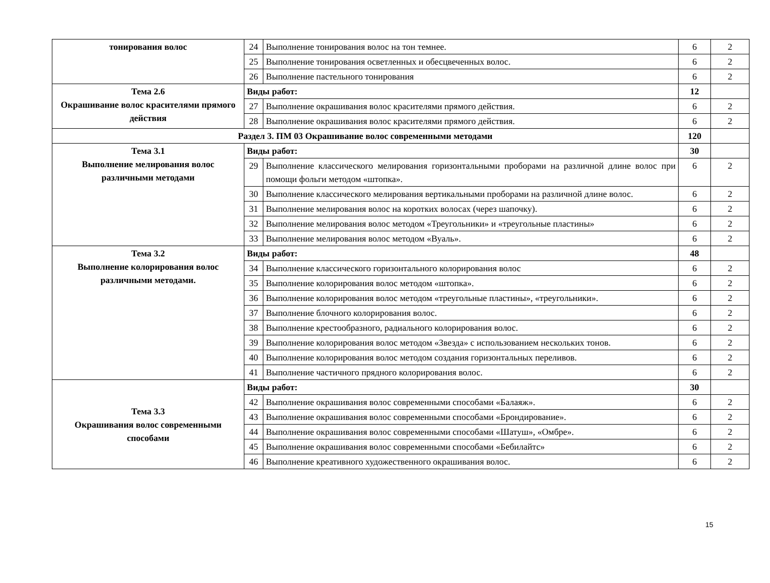| тонирования волос | 24 | Выполнение тонирования волос на тон темнее. | 6 | 2 |
| | 25 | Выполнение тонирования осветленных и обесцвеченных волос. | 6 | 2 |
| | 26 | Выполнение пастельного тонирования | 6 | 2 |
| Тема 2.6 Окрашивание волос красителями прямого действия | Виды работ: | | 12 | |
| | 27 | Выполнение окрашивания волос красителями прямого действия. | 6 | 2 |
| | 28 | Выполнение окрашивания волос красителями прямого действия. | 6 | 2 |
| Раздел 3. ПМ 03 Окрашивание волос современными методами | | | 120 | |
| Тема 3.1 Выполнение мелирования волос различными методами | Виды работ: | | 30 | |
| | 29 | Выполнение классического мелирования горизонтальными проборами на различной длине волос при помощи фольги методом «штопка». | 6 | 2 |
| | 30 | Выполнение классического мелирования вертикальными проборами на различной длине волос. | 6 | 2 |
| | 31 | Выполнение мелирования волос на коротких волосах (через шапочку). | 6 | 2 |
| | 32 | Выполнение мелирования волос методом «Треугольники» и «треугольные пластины» | 6 | 2 |
| | 33 | Выполнение мелирования волос методом «Вуаль». | 6 | 2 |
| Тема 3.2 Выполнение колорирования волос различными методами. | Виды работ: | | 48 | |
| | 34 | Выполнение классического горизонтального колорирования волос | 6 | 2 |
| | 35 | Выполнение колорирования волос методом «штопка». | 6 | 2 |
| | 36 | Выполнение колорирования волос методом «треугольные пластины», «треугольники». | 6 | 2 |
| | 37 | Выполнение блочного колорирования волос. | 6 | 2 |
| | 38 | Выполнение крестообразного, радиального колорирования волос. | 6 | 2 |
| | 39 | Выполнение колорирования волос методом «Звезда» с использованием нескольких тонов. | 6 | 2 |
| | 40 | Выполнение колорирования волос методом создания горизонтальных переливов. | 6 | 2 |
| | 41 | Выполнение частичного прядного колорирования волос. | 6 | 2 |
| Тема 3.3 Окрашивания волос современными способами | Виды работ: | | 30 | |
| | 42 | Выполнение окрашивания волос современными способами «Балаяж». | 6 | 2 |
| | 43 | Выполнение окрашивания волос современными способами «Брондирование». | 6 | 2 |
| | 44 | Выполнение окрашивания волос современными способами «Шатуш», «Омбре». | 6 | 2 |
| | 45 | Выполнение окрашивания волос современными способами «Бебилайтс» | 6 | 2 |
| | 46 | Выполнение креативного художественного окрашивания волос. | 6 | 2 |
15